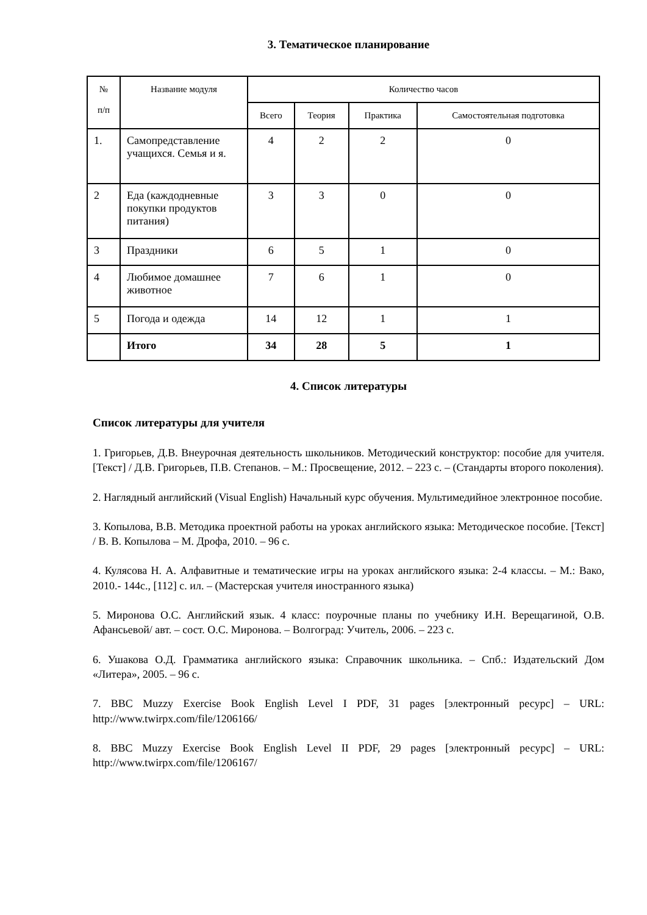3. Тематическое планирование
| № п/п | Название модуля | Количество часов | | | |
| --- | --- | --- | --- | --- | --- |
| | | Всего | Теория | Практика | Самостоятельная подготовка |
| 1. | Самопредставление учащихся. Семья и я. | 4 | 2 | 2 | 0 |
| 2 | Еда (каждодневные покупки продуктов питания) | 3 | 3 | 0 | 0 |
| 3 | Праздники | 6 | 5 | 1 | 0 |
| 4 | Любимое домашнее животное | 7 | 6 | 1 | 0 |
| 5 | Погода и одежда | 14 | 12 | 1 | 1 |
| | Итого | 34 | 28 | 5 | 1 |
4. Список литературы
Список литературы для учителя
1. Григорьев, Д.В. Внеурочная деятельность школьников. Методический конструктор: пособие для учителя. [Текст] / Д.В. Григорьев, П.В. Степанов. – М.: Просвещение, 2012. – 223 с. – (Стандарты второго поколения).
2. Наглядный английский (Visual English) Начальный курс обучения. Мультимедийное электронное пособие.
3. Копылова, В.В. Методика проектной работы на уроках английского языка: Методическое пособие. [Текст] / В. В. Копылова – М. Дрофа, 2010. – 96 с.
4. Кулясова Н. А. Алфавитные и тематические игры на уроках английского языка: 2-4 классы. – М.: Вако, 2010.- 144с., [112] с. ил. – (Мастерская учителя иностранного языка)
5. Миронова О.С. Английский язык. 4 класс: поурочные планы по учебнику И.Н. Верещагиной, О.В. Афансьевой/ авт. – сост. О.С. Миронова. – Волгоград: Учитель, 2006. – 223 с.
6. Ушакова О.Д. Грамматика английского языка: Справочник школьника. – Спб.: Издательский Дом «Литера», 2005. – 96 с.
7. BBC Muzzy Exercise Book English Level I PDF, 31 pages [электронный ресурс] – URL: http://www.twirpx.com/file/1206166/
8. BBC Muzzy Exercise Book English Level II PDF, 29 pages [электронный ресурс] – URL: http://www.twirpx.com/file/1206167/